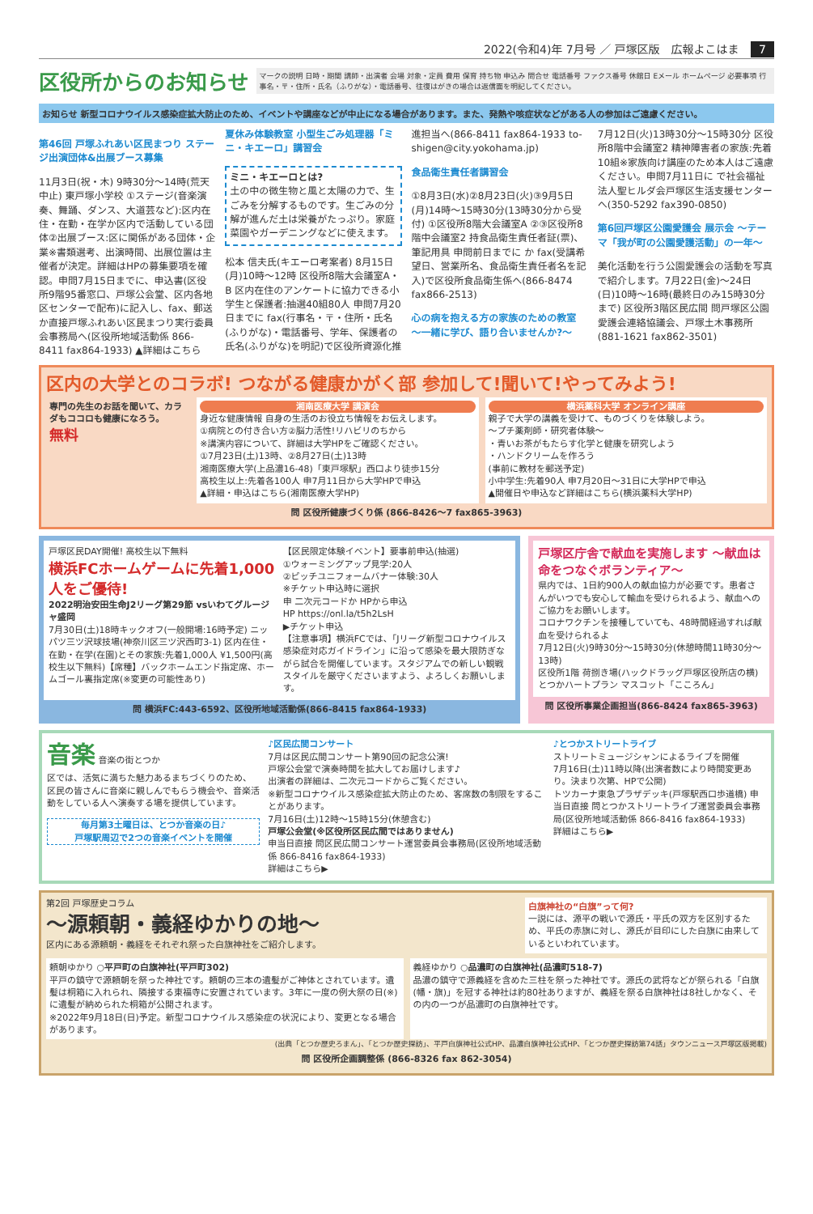2022(令和4)年 7月号 ／ 戸塚区版　広報よこはま 7
区役所からのお知らせ
マークの説明 日時・期間 講師・出演者 会場 対象・定員 費用 保育 持ち物 申込み 問合せ 電話番号 ファクス番号 休館日 Eメール ホームページ 必要事項 行事名・〒・住所・氏名（ふりがな）・電話番号、往復はがきの場合は返信面を明記してください。
お知らせ 新型コロナウイルス感染症拡大防止のため、イベントや講座などが中止になる場合があります。また、発熱や咳症状などがある人の参加はご遠慮ください。
第46回 戸塚ふれあい区民まつり ステージ出演団体&出展ブース募集
11月3日(祝・木) 9時30分～14時(荒天中止) 東戸塚小学校 ①ステージ(音楽演奏、舞踊、ダンス、大道芸など):区内在住・在勤・在学か区内で活動している団体②出展ブース:区に関係がある団体・企業※書類選考、出演時間、出展位置は主催者が決定。詳細はHPの募集要項を確認。申問7月15日までに、申込書(区役所9階95番窓口、戸塚公会堂、区内各地区センターで配布)に記入し、fax、郵送か直接戸塚ふれあい区民まつり実行委員会事務局へ(区役所地域活動係 866-8411 fax864-1933) ▲詳細はこちら
夏休み体験教室 小型生ごみ処理器「ミニ・キエーロ」講習会
ミニ・キエーロとは?
土の中の微生物と風と太陽の力で、生ごみを分解するものです。生ごみの分解が進んだ土は栄養がたっぷり。家庭菜園やガーデニングなどに使えます。
松本 信夫氏(キエーロ考案者) 8月15日(月)10時～12時 区役所8階大会議室A・B 区内在住のアンケートに協力できる小学生と保護者:抽選40組80人 申問7月20日までに fax(行事名・〒・住所・氏名(ふりがな)・電話番号、学年、保護者の氏名(ふりがな)を明記)で区役所資源化推進担当へ(866-8411 fax864-1933 to-shigen@city.yokohama.jp)
食品衛生責任者講習会
①8月3日(水)②8月23日(火)③9月5日(月)14時～15時30分(13時30分から受付) ①区役所8階大会議室A ②③区役所8階中会議室2 持食品衛生責任者証(票)、筆記用具 申問前日までに か fax(受講希望日、営業所名、食品衛生責任者名を記入)で区役所食品衛生係へ(866-8474 fax866-2513)
心の病を抱える方の家族のための教室 ～一緒に学び、語り合いませんか?～
7月12日(火)13時30分～15時30分 区役所8階中会議室2 精神障害者の家族:先着10組※家族向け講座のため本人はご遠慮ください。申問7月11日に で社会福祉法人聖ヒルダ会戸塚区生活支援センターへ(350-5292 fax390-0850)
第6回戸塚区公園愛護会 展示会 ～テーマ「我が町の公園愛護活動」の一年～
美化活動を行う公園愛護会の活動を写真で紹介します。7月22日(金)～24日(日)10時～16時(最終日のみ15時30分まで) 区役所3階区民広間 問戸塚区公園愛護会連絡協議会、戸塚土木事務所(881-1621 fax862-3501)
区内の大学とのコラボ! つながる健康かがく部 参加して!聞いて!やってみよう!
専門の先生のお話を聞いて、カラダもココロも健康になろう。
無料
湘南医療大学 講演会
身近な健康情報 自身の生活のお役立ち情報をお伝えします。
①病院との付き合い方②脳力活性!リハビリのちから
※講演内容について、詳細は大学HPをご確認ください。
①7月23日(土)13時、②8月27日(土)13時
湘南医療大学(上品濃16-48)「東戸塚駅」西口より徒歩15分
高校生以上:先着各100人 申7月11日から大学HPで申込
▲詳細・申込はこちら(湘南医療大学HP)
横浜薬科大学 オンライン講座
親子で大学の講義を受けて、ものづくりを体験しよう。
～プチ薬剤師・研究者体験～
・青いお茶がもたらす化学と健康を研究しよう
・ハンドクリームを作ろう
(事前に教材を郵送予定)
小中学生:先着90人 申7月20日～31日に大学HPで申込
▲開催日や申込など詳細はこちら(横浜薬科大学HP)
問 区役所健康づくり係 (866-8426～7 fax865-3963)
戸塚区民DAY開催! 高校生以下無料
横浜FCホームゲームに先着1,000人をご優待!
2022明治安田生命J2リーグ第29節 vsいわてグルージャ盛岡
7月30日(土)18時キックオフ(一般開場:16時予定) ニッパツ三ツ沢球技場(神奈川区三ツ沢西町3-1) 区内在住・在勤・在学(在園)とその家族:先着1,000人 ¥1,500円(高校生以下無料)【席種】バックホームエンド指定席、ホームゴール裏指定席(※変更の可能性あり)
【区民限定体験イベント】要事前申込(抽選)
①ウォーミングアップ見学:20人
②ピッチユニフォームバナー体験:30人
※チケット申込時に選択
申 二次元コードか HPから申込
HP https://onl.la/t5h2LsH
▶チケット申込
【注意事項】横浜FCでは、「Jリーグ新型コロナウイルス感染症対応ガイドライン」に沿って感染を最大限防ぎながら試合を開催しています。スタジアムでの新しい観戦スタイルを厳守くださいますよう、よろしくお願いします。
問 横浜FC:443-6592、区役所地域活動係(866-8415 fax864-1933)
戸塚区庁舎で献血を実施します ～献血は命をつなぐボランティア～
県内では、1日約900人の献血協力が必要です。患者さんがいつでも安心して輸血を受けられるよう、献血へのご協力をお願いします。
コロナワクチンを接種していても、48時間経過すれば献血を受けられるよ
7月12日(火)9時30分～15時30分(休憩時間11時30分～13時)
区役所1階 荷捌き場(ハックドラッグ戸塚区役所店の横)
とつかハートプラン マスコット「こころん」
問 区役所事業企画担当(866-8424 fax865-3963)
音楽 音楽の街とつか
区では、活気に満ちた魅力あるまちづくりのため、区民の皆さんに音楽に親しんでもらう機会や、音楽活動をしている人へ演奏する場を提供しています。
毎月第3土曜日は、とつか音楽の日♪
戸塚駅周辺で2つの音楽イベントを開催
♪区民広間コンサート
7月は区民広間コンサート第90回の記念公演!
戸塚公会堂で演奏時間を拡大してお届けします♪
出演者の詳細は、二次元コードからご覧ください。
※新型コロナウイルス感染症拡大防止のため、客席数の制限をすることがあります。
7月16日(土)12時～15時15分(休憩含む)
戸塚公会堂(※区役所区民広間ではありません)
申当日直接 問区民広間コンサート運営委員会事務局(区役所地域活動係 866-8416 fax864-1933)
詳細はこちら▶
♪とつかストリートライブ
ストリートミュージシャンによるライブを開催
7月16日(土)11時以降(出演者数により時間変更あり。決まり次第、HPで公開)
トツカーナ東急プラザデッキ(戸塚駅西口歩道橋) 申当日直接 問とつかストリートライブ運営委員会事務局(区役所地域活動係 866-8416 fax864-1933)
詳細はこちら▶
第2回 戸塚歴史コラム
～源頼朝・義経ゆかりの地～
区内にある源頼朝・義経をそれぞれ祭った白旗神社をご紹介します。
白旗神社の“白旗”って何?
一説には、源平の戦いで源氏・平氏の双方を区別するため、平氏の赤旗に対し、源氏が目印にした白旗に由来しているといわれています。
頼朝ゆかり ○平戸町の白旗神社(平戸町302)
平戸の鎮守で源頼朝を祭った神社です。頼朝の三本の遺髪がご神体とされています。遺髪は桐箱に入れられ、隣接する東福寺に安置されています。3年に一度の例大祭の日(※)に遺髪が納められた桐箱が公開されます。
※2022年9月18日(日)予定。新型コロナウイルス感染症の状況により、変更となる場合があります。
義経ゆかり ○品濃町の白旗神社(品濃町518-7)
品濃の鎮守で源義経を含めた三柱を祭った神社です。源氏の武将などが祭られる「白旗(幡・旗)」を冠する神社は約80社ありますが、義経を祭る白旗神社は8社しかなく、その内の一つが品濃町の白旗神社です。
(出典「とつか歴史ろまん」、「とつか歴史探訪」、平戸白旗神社公式HP、品濃白旗神社公式HP、「とつか歴史探訪第74話」タウンニュース戸塚区版掲載)
問 区役所企画調整係 (866-8326 fax 862-3054)